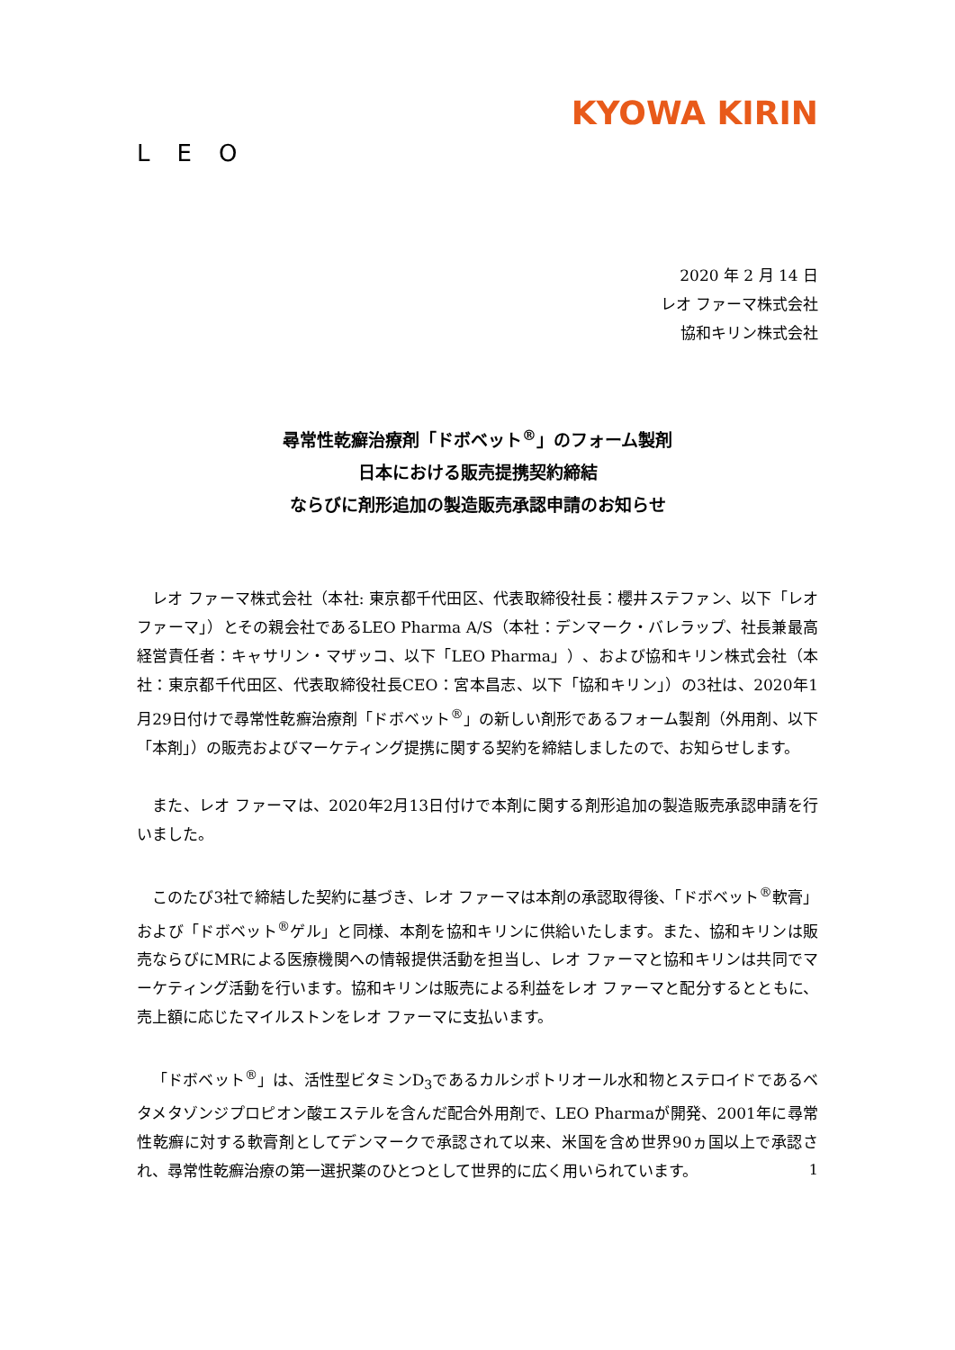LEO
KYOWA KIRIN
2020 年 2 月 14 日
レオ ファーマ株式会社
協和キリン株式会社
尋常性乾癬治療剤「ドボベット<sup>®</sup>」のフォーム製剤
日本における販売提携契約締結
ならびに剤形追加の製造販売承認申請のお知らせ
レオ ファーマ株式会社（本社: 東京都千代田区、代表取締役社長：櫻井ステファン、以下「レオ ファーマ」）とその親会社であるLEO Pharma A/S（本社：デンマーク・バレラップ、社長兼最高経営責任者：キャサリン・マザッコ、以下「LEO Pharma」）、および協和キリン株式会社（本社：東京都千代田区、代表取締役社長CEO：宮本昌志、以下「協和キリン」）の3社は、2020年1月29日付けで尋常性乾癬治療剤「ドボベット<sup>®</sup>」の新しい剤形であるフォーム製剤（外用剤、以下「本剤」）の販売およびマーケティング提携に関する契約を締結しましたので、お知らせします。
また、レオ ファーマは、2020年2月13日付けで本剤に関する剤形追加の製造販売承認申請を行いました。
このたび3社で締結した契約に基づき、レオ ファーマは本剤の承認取得後、「ドボベット<sup>®</sup>軟膏」および「ドボベット<sup>®</sup>ゲル」と同様、本剤を協和キリンに供給いたします。また、協和キリンは販売ならびにMRによる医療機関への情報提供活動を担当し、レオ ファーマと協和キリンは共同でマーケティング活動を行います。協和キリンは販売による利益をレオ ファーマと配分するとともに、売上額に応じたマイルストンをレオ ファーマに支払います。
「ドボベット<sup>®</sup>」は、活性型ビタミンD<sub>3</sub>であるカルシポトリオール水和物とステロイドであるベタメタゾンジプロピオン酸エステルを含んだ配合外用剤で、LEO Pharmaが開発、2001年に尋常性乾癬に対する軟膏剤としてデンマークで承認されて以来、米国を含め世界90ヵ国以上で承認され、尋常性乾癬治療の第一選択薬のひとつとして世界的に広く用いられています。
1